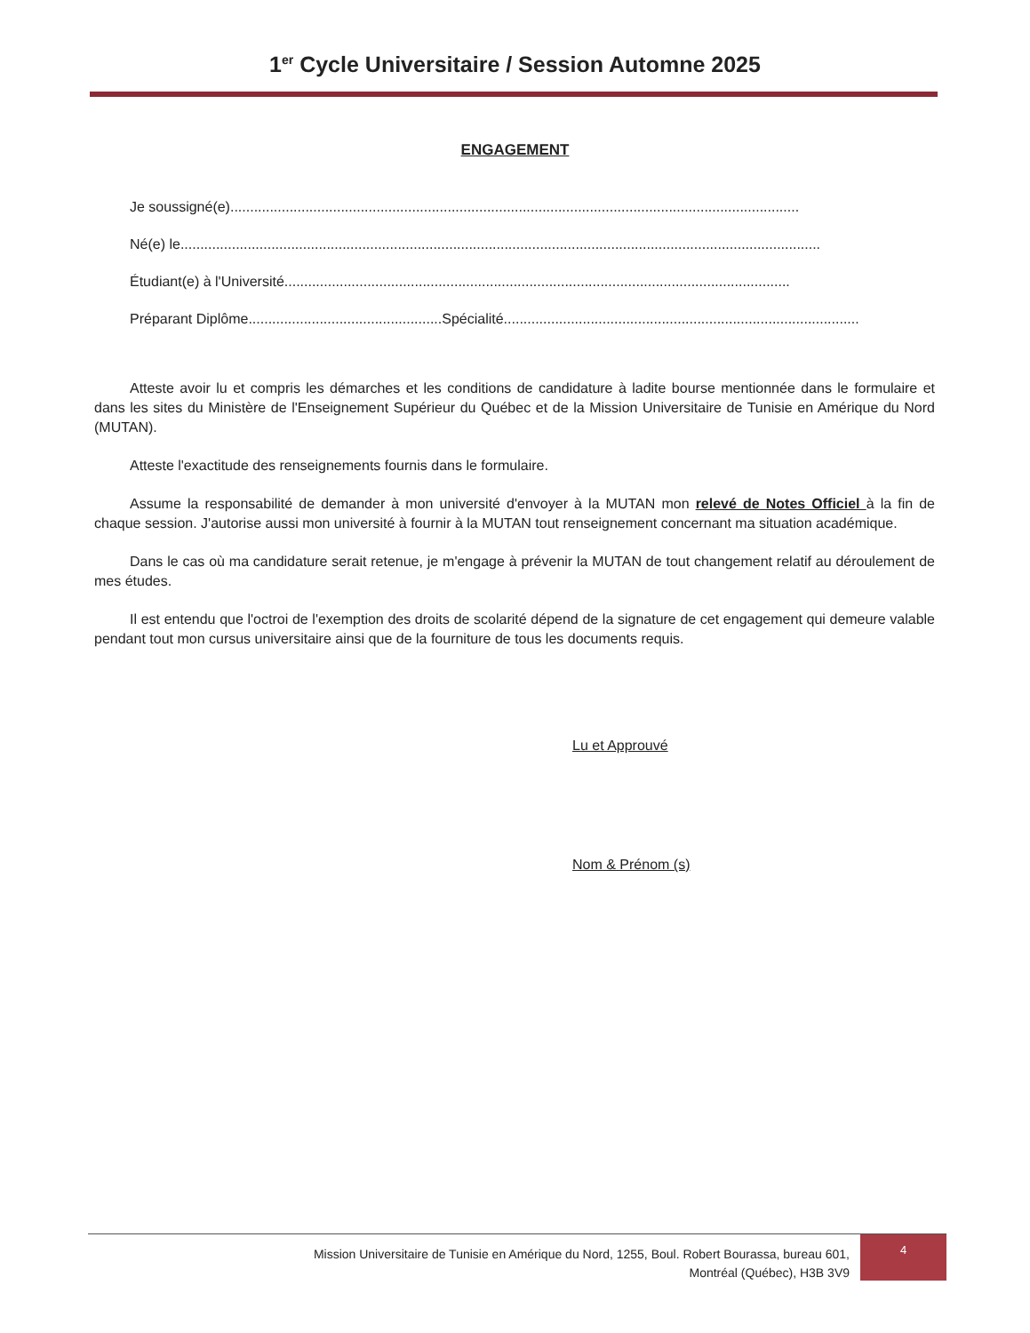1<sup>er</sup> Cycle Universitaire / Session Automne 2025
ENGAGEMENT
Je soussigné(e)................................................................................................................................................
Né(e) le ..................................................................................................................................................................
Étudiant(e) à l'Université................................................................................................................................
Préparant Diplôme.................................................Spécialité..........................................................................................
Atteste avoir lu et compris les démarches et les conditions de candidature à ladite bourse mentionnée dans le formulaire et dans les sites du Ministère de l'Enseignement Supérieur du Québec et de la Mission Universitaire de Tunisie en Amérique du Nord (MUTAN).
Atteste l'exactitude des renseignements fournis dans le formulaire.
Assume la responsabilité de demander à mon université d'envoyer à la MUTAN mon relevé de Notes Officiel à la fin de chaque session. J'autorise aussi mon université à fournir à la MUTAN tout renseignement concernant ma situation académique.
Dans le cas où ma candidature serait retenue, je m'engage à prévenir la MUTAN de tout changement relatif au déroulement de mes études.
Il est entendu que l'octroi de l'exemption des droits de scolarité dépend de la signature de cet engagement qui demeure valable pendant tout mon cursus universitaire ainsi que de la fourniture de tous les documents requis.
Lu et Approuvé
Nom & Prénom (s)
Mission Universitaire de Tunisie en Amérique du Nord, 1255, Boul. Robert Bourassa, bureau 601,
Montréal (Québec), H3B 3V9
4